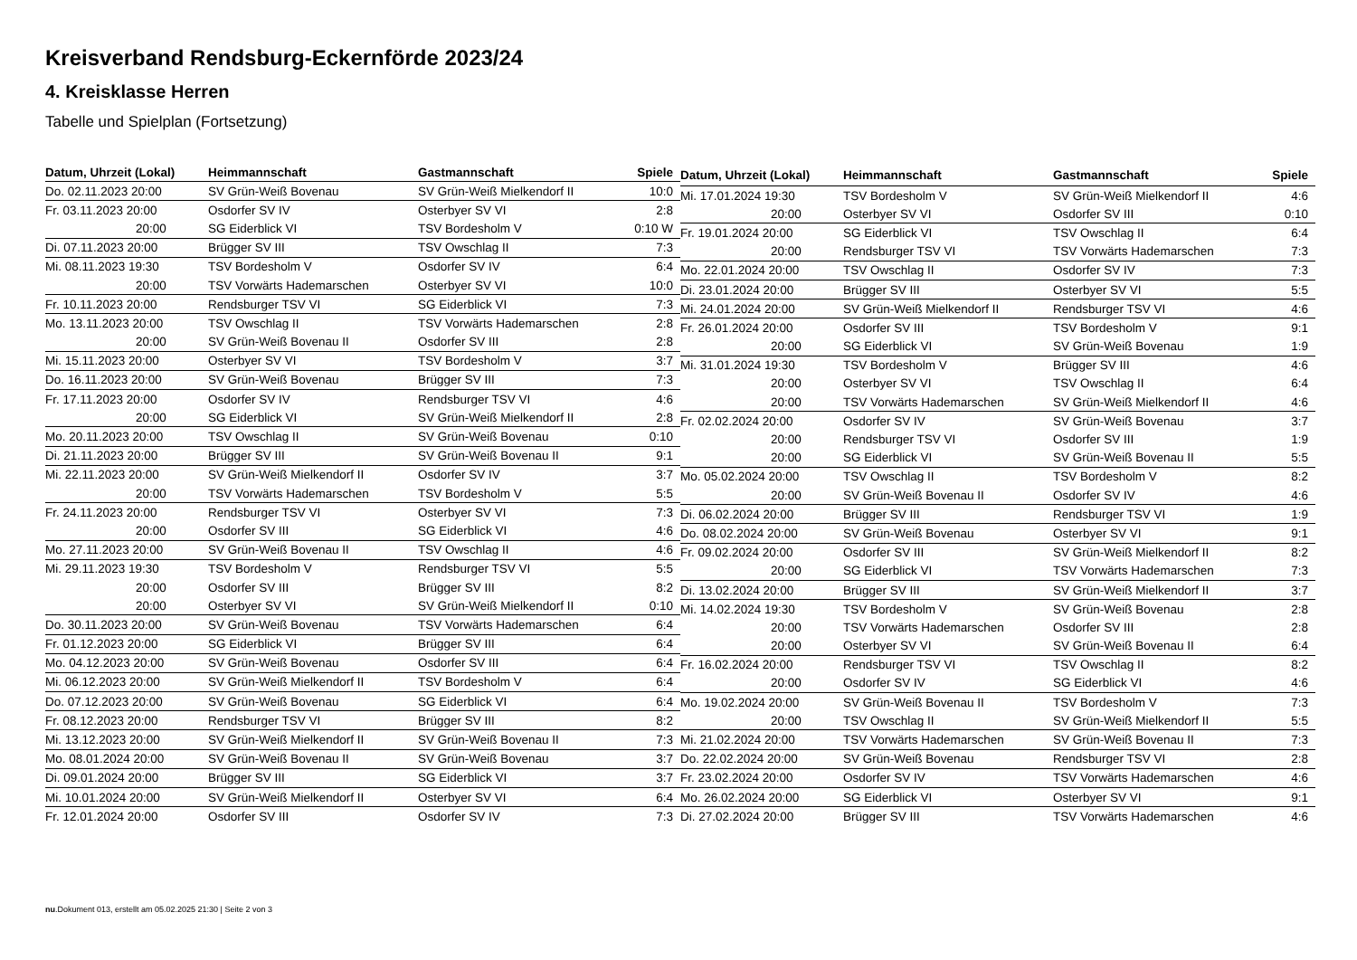Kreisverband Rendsburg-Eckernförde 2023/24
4. Kreisklasse Herren
Tabelle und Spielplan (Fortsetzung)
| Datum, Uhrzeit (Lokal) | Heimmannschaft | Gastmannschaft | Spiele |
| --- | --- | --- | --- |
| Do. 02.11.2023 20:00 | SV Grün-Weiß Bovenau | SV Grün-Weiß Mielkendorf II | 10:0 |
| Fr. 03.11.2023 20:00 | Osdorfer SV IV | Osterbyer SV VI | 2:8 |
| 20:00 | SG Eiderblick VI | TSV Bordesholm V | 0:10 W |
| Di. 07.11.2023 20:00 | Brügger SV III | TSV Owschlag II | 7:3 |
| Mi. 08.11.2023 19:30 | TSV Bordesholm V | Osdorfer SV IV | 6:4 |
| 20:00 | TSV Vorwärts Hademarschen | Osterbyer SV VI | 10:0 |
| Fr. 10.11.2023 20:00 | Rendsburger TSV VI | SG Eiderblick VI | 7:3 |
| Mo. 13.11.2023 20:00 | TSV Owschlag II | TSV Vorwärts Hademarschen | 2:8 |
| 20:00 | SV Grün-Weiß Bovenau II | Osdorfer SV III | 2:8 |
| Mi. 15.11.2023 20:00 | Osterbyer SV VI | TSV Bordesholm V | 3:7 |
| Do. 16.11.2023 20:00 | SV Grün-Weiß Bovenau | Brügger SV III | 7:3 |
| Fr. 17.11.2023 20:00 | Osdorfer SV IV | Rendsburger TSV VI | 4:6 |
| 20:00 | SG Eiderblick VI | SV Grün-Weiß Mielkendorf II | 2:8 |
| Mo. 20.11.2023 20:00 | TSV Owschlag II | SV Grün-Weiß Bovenau | 0:10 |
| Di. 21.11.2023 20:00 | Brügger SV III | SV Grün-Weiß Bovenau II | 9:1 |
| Mi. 22.11.2023 20:00 | SV Grün-Weiß Mielkendorf II | Osdorfer SV IV | 3:7 |
| 20:00 | TSV Vorwärts Hademarschen | TSV Bordesholm V | 5:5 |
| Fr. 24.11.2023 20:00 | Rendsburger TSV VI | Osterbyer SV VI | 7:3 |
| 20:00 | Osdorfer SV III | SG Eiderblick VI | 4:6 |
| Mo. 27.11.2023 20:00 | SV Grün-Weiß Bovenau II | TSV Owschlag II | 4:6 |
| Mi. 29.11.2023 19:30 | TSV Bordesholm V | Rendsburger TSV VI | 5:5 |
| 20:00 | Osdorfer SV III | Brügger SV III | 8:2 |
| 20:00 | Osterbyer SV VI | SV Grün-Weiß Mielkendorf II | 0:10 |
| Do. 30.11.2023 20:00 | SV Grün-Weiß Bovenau | TSV Vorwärts Hademarschen | 6:4 |
| Fr. 01.12.2023 20:00 | SG Eiderblick VI | Brügger SV III | 6:4 |
| Mo. 04.12.2023 20:00 | SV Grün-Weiß Bovenau | Osdorfer SV III | 6:4 |
| Mi. 06.12.2023 20:00 | SV Grün-Weiß Mielkendorf II | TSV Bordesholm V | 6:4 |
| Do. 07.12.2023 20:00 | SV Grün-Weiß Bovenau | SG Eiderblick VI | 6:4 |
| Fr. 08.12.2023 20:00 | Rendsburger TSV VI | Brügger SV III | 8:2 |
| Mi. 13.12.2023 20:00 | SV Grün-Weiß Mielkendorf II | SV Grün-Weiß Bovenau II | 7:3 |
| Mo. 08.01.2024 20:00 | SV Grün-Weiß Bovenau II | SV Grün-Weiß Bovenau | 3:7 |
| Di. 09.01.2024 20:00 | Brügger SV III | SG Eiderblick VI | 3:7 |
| Mi. 10.01.2024 20:00 | SV Grün-Weiß Mielkendorf II | Osterbyer SV VI | 6:4 |
| Fr. 12.01.2024 20:00 | Osdorfer SV III | Osdorfer SV IV | 7:3 |
| Datum, Uhrzeit (Lokal) | Heimmannschaft | Gastmannschaft | Spiele |
| --- | --- | --- | --- |
| Mi. 17.01.2024 19:30 | TSV Bordesholm V | SV Grün-Weiß Mielkendorf II | 4:6 |
| 20:00 | Osterbyer SV VI | Osdorfer SV III | 0:10 |
| Fr. 19.01.2024 20:00 | SG Eiderblick VI | TSV Owschlag II | 6:4 |
| 20:00 | Rendsburger TSV VI | TSV Vorwärts Hademarschen | 7:3 |
| Mo. 22.01.2024 20:00 | TSV Owschlag II | Osdorfer SV IV | 7:3 |
| Di. 23.01.2024 20:00 | Brügger SV III | Osterbyer SV VI | 5:5 |
| Mi. 24.01.2024 20:00 | SV Grün-Weiß Mielkendorf II | Rendsburger TSV VI | 4:6 |
| Fr. 26.01.2024 20:00 | Osdorfer SV III | TSV Bordesholm V | 9:1 |
| 20:00 | SG Eiderblick VI | SV Grün-Weiß Bovenau | 1:9 |
| Mi. 31.01.2024 19:30 | TSV Bordesholm V | Brügger SV III | 4:6 |
| 20:00 | Osterbyer SV VI | TSV Owschlag II | 6:4 |
| 20:00 | TSV Vorwärts Hademarschen | SV Grün-Weiß Mielkendorf II | 4:6 |
| Fr. 02.02.2024 20:00 | Osdorfer SV IV | SV Grün-Weiß Bovenau | 3:7 |
| 20:00 | Rendsburger TSV VI | Osdorfer SV III | 1:9 |
| 20:00 | SG Eiderblick VI | SV Grün-Weiß Bovenau II | 5:5 |
| Mo. 05.02.2024 20:00 | TSV Owschlag II | TSV Bordesholm V | 8:2 |
| 20:00 | SV Grün-Weiß Bovenau II | Osdorfer SV IV | 4:6 |
| Di. 06.02.2024 20:00 | Brügger SV III | Rendsburger TSV VI | 1:9 |
| Do. 08.02.2024 20:00 | SV Grün-Weiß Bovenau | Osterbyer SV VI | 9:1 |
| Fr. 09.02.2024 20:00 | Osdorfer SV III | SV Grün-Weiß Mielkendorf II | 8:2 |
| 20:00 | SG Eiderblick VI | TSV Vorwärts Hademarschen | 7:3 |
| Di. 13.02.2024 20:00 | Brügger SV III | SV Grün-Weiß Mielkendorf II | 3:7 |
| Mi. 14.02.2024 19:30 | TSV Bordesholm V | SV Grün-Weiß Bovenau | 2:8 |
| 20:00 | TSV Vorwärts Hademarschen | Osdorfer SV III | 2:8 |
| 20:00 | Osterbyer SV VI | SV Grün-Weiß Bovenau II | 6:4 |
| Fr. 16.02.2024 20:00 | Rendsburger TSV VI | TSV Owschlag II | 8:2 |
| 20:00 | Osdorfer SV IV | SG Eiderblick VI | 4:6 |
| Mo. 19.02.2024 20:00 | SV Grün-Weiß Bovenau II | TSV Bordesholm V | 7:3 |
| 20:00 | TSV Owschlag II | SV Grün-Weiß Mielkendorf II | 5:5 |
| Mi. 21.02.2024 20:00 | TSV Vorwärts Hademarschen | SV Grün-Weiß Bovenau II | 7:3 |
| Do. 22.02.2024 20:00 | SV Grün-Weiß Bovenau | Rendsburger TSV VI | 2:8 |
| Fr. 23.02.2024 20:00 | Osdorfer SV IV | TSV Vorwärts Hademarschen | 4:6 |
| Mo. 26.02.2024 20:00 | SG Eiderblick VI | Osterbyer SV VI | 9:1 |
| Di. 27.02.2024 20:00 | Brügger SV III | TSV Vorwärts Hademarschen | 4:6 |
nu.Dokument 013, erstellt am 05.02.2025 21:30 | Seite 2 von 3